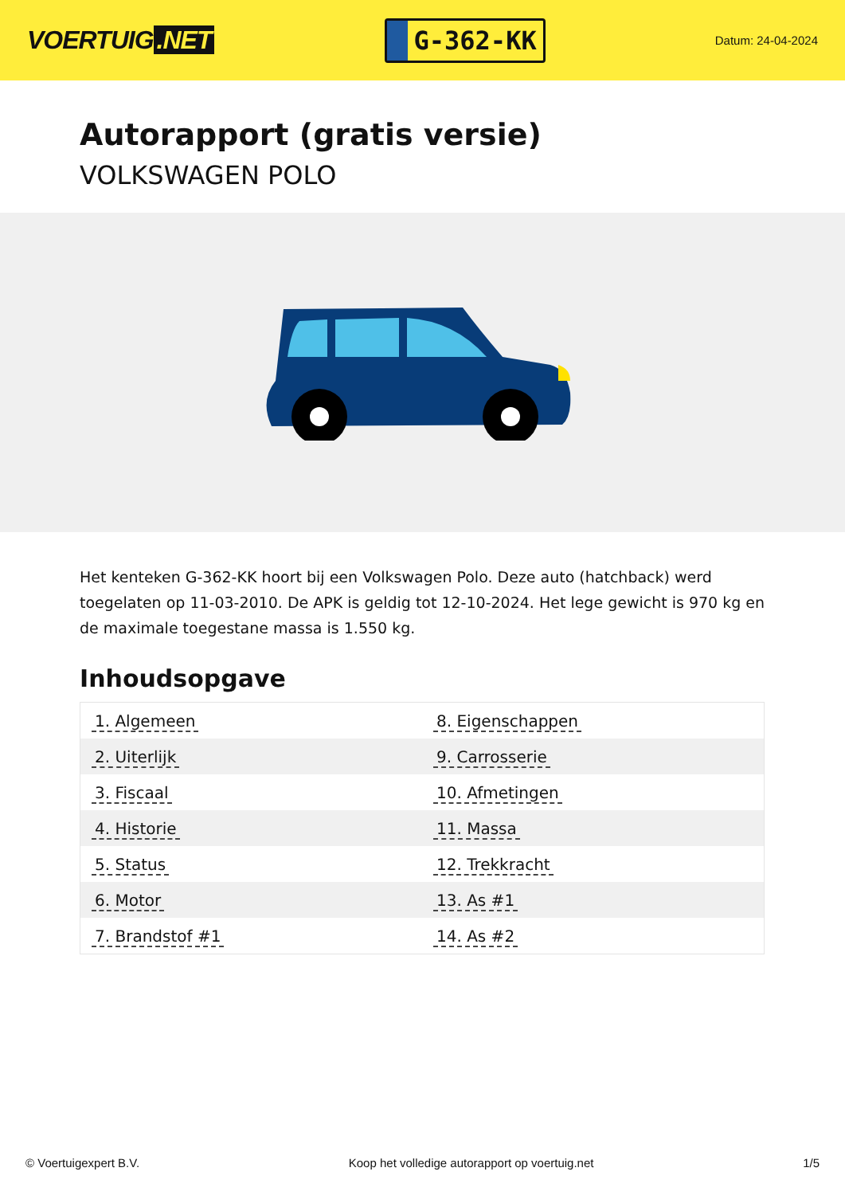VOERTUIG.NET
G-362-KK
Datum: 24-04-2024
Autorapport (gratis versie)
VOLKSWAGEN POLO
Het kenteken G-362-KK hoort bij een Volkswagen Polo. Deze auto (hatchback) werd toegelaten op 11-03-2010. De APK is geldig tot 12-10-2024. Het lege gewicht is 970 kg en de maximale toegestane massa is 1.550 kg.
Inhoudsopgave
| 1. Algemeen | 8. Eigenschappen |
| 2. Uiterlijk | 9. Carrosserie |
| 3. Fiscaal | 10. Afmetingen |
| 4. Historie | 11. Massa |
| 5. Status | 12. Trekkracht |
| 6. Motor | 13. As #1 |
| 7. Brandstof #1 | 14. As #2 |
© Voertuigexpert B.V. Koop het volledige autorapport op voertuig.net
1/5